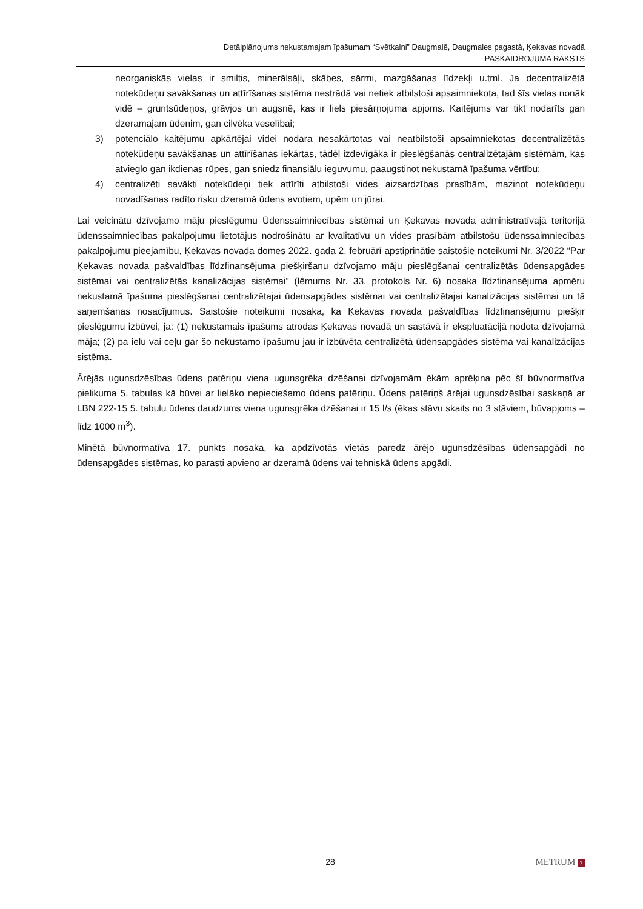Detālplānojums nekustamajam īpašumam “Svētkalni” Daugmalē, Daugmales pagastā, Ķekavas novadā
PASKAIDROJUMA RAKSTS
neorganiskās vielas ir smiltis, minerālsāļi, skābes, sārmi, mazgāšanas līdzekļi u.tml. Ja decentralizētā notekūdeņu savākšanas un attīrīšanas sistēma nestrādā vai netiek atbilstoši apsaimniekota, tad šīs vielas nonāk vidē – gruntsūdeņos, grāvjos un augsnē, kas ir liels piesārņojuma apjoms. Kaitējums var tikt nodarīts gan dzeramajam ūdenim, gan cilvēka veselībai;
3) potenciālo kaitējumu apkārtējai videi nodara nesakārtotas vai neatbilstoši apsaimniekotas decentralizētās notekūdeņu savākšanas un attīrīšanas iekārtas, tādēļ izdevīgāka ir pieslēgšanās centralizētajām sistēmām, kas atvieglo gan ikdienas rūpes, gan sniedz finansiālu ieguvumu, paaugstinot nekustamā īpašuma vērtību;
4) centralizēti savākti notekūdeņi tiek attīrīti atbilstoši vides aizsardzības prasībām, mazinot notekūdeņu novadīšanas radīto risku dzeramā ūdens avotiem, upēm un jūrai.
Lai veicinātu dzīvojamo māju pieslēgumu Ūdenssaimniecības sistēmai un Ķekavas novada administratīvajā teritorijā ūdenssaimniecības pakalpojumu lietotājus nodrošinātu ar kvalitatīvu un vides prasībām atbilstošu ūdenssaimniecības pakalpojumu pieejamību, Ķekavas novada domes 2022. gada 2. februārī apstiprinātie saistošie noteikumi Nr. 3/2022 “Par Ķekavas novada pašvaldības līdzfinansējuma piešķiršanu dzīvojamo māju pieslēgšanai centralizētās ūdensapgādes sistēmai vai centralizētās kanalizācijas sistēmai” (lēmums Nr. 33, protokols Nr. 6) nosaka līdzfinansējuma apmēru nekustamā īpašuma pieslēgšanai centralizētajai ūdensapgādes sistēmai vai centralizētajai kanalizācijas sistēmai un tā saņemšanas nosacījumus. Saistošie noteikumi nosaka, ka Ķekavas novada pašvaldības līdzfinansējumu piešķir pieslēgumu izbūvei, ja: (1) nekustamais īpašums atrodas Ķekavas novadā un sastāvā ir ekspluatācijā nodota dzīvojamā māja; (2) pa ielu vai ceļu gar šo nekustamo īpašumu jau ir izbūvēta centralizētā ūdensapgādes sistēma vai kanalizācijas sistēma.
Ārējās ugunsdzēsības ūdens patēriņu viena ugunsgrēka dzēšanai dzīvojamām ēkām aprēķina pēc šī būvnormatīva pielikuma 5. tabulas kā būvei ar lielāko nepieciešamo ūdens patēriņu. Ūdens patēriņš ārējai ugunsdzēsībai saskaņā ar LBN 222-15 5. tabulu ūdens daudzums viena ugunsgrēka dzēšanai ir 15 l/s (ēkas stāvu skaits no 3 stāviem, būvapjoms – līdz 1000 m<sup>3</sup>).
Minētā būvnormatīva 17. punkts nosaka, ka apdzīvotās vietās paredz ārējo ugunsdzēsības ūdensapgādi no ūdensapgādes sistēmas, ko parasti apvieno ar dzeramā ūdens vai tehniskā ūdens apgādi.
28 METRUM 7